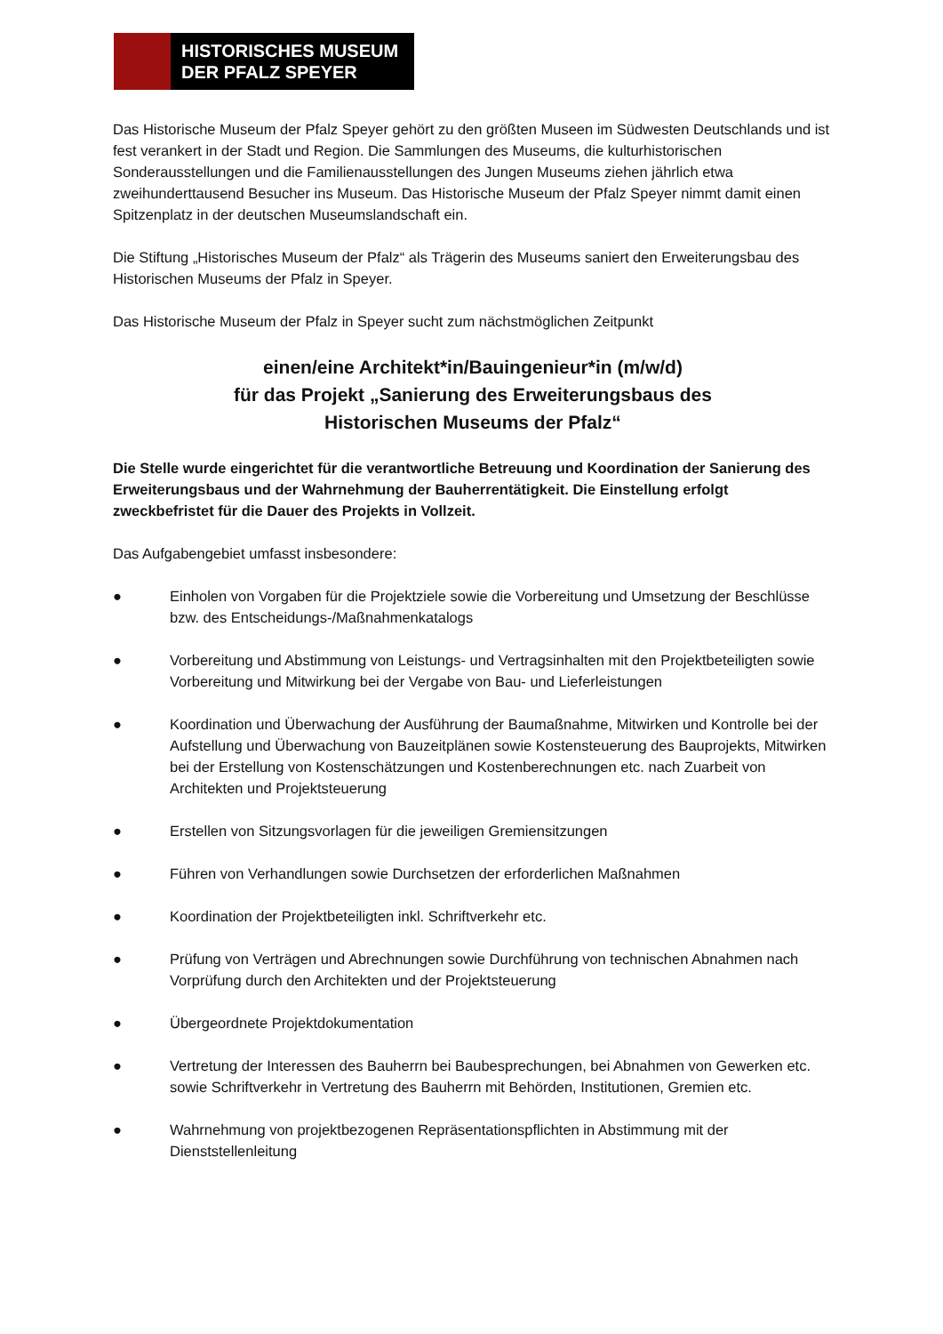HISTORISCHES MUSEUM
DER PFALZ SPEYER
Das Historische Museum der Pfalz Speyer gehört zu den größten Museen im Südwesten Deutschlands und ist fest verankert in der Stadt und Region. Die Sammlungen des Museums, die kulturhistorischen Sonderausstellungen und die Familienausstellungen des Jungen Museums ziehen jährlich etwa zweihunderttausend Besucher ins Museum. Das Historische Museum der Pfalz Speyer nimmt damit einen Spitzenplatz in der deutschen Museumslandschaft ein.
Die Stiftung „Historisches Museum der Pfalz“ als Trägerin des Museums saniert den Erweiterungsbau des Historischen Museums der Pfalz in Speyer.
Das Historische Museum der Pfalz in Speyer sucht zum nächstmöglichen Zeitpunkt
einen/eine Architekt*in/Bauingenieur*in (m/w/d)
für das Projekt „Sanierung des Erweiterungsbaus des
Historischen Museums der Pfalz“
Die Stelle wurde eingerichtet für die verantwortliche Betreuung und Koordination der Sanierung des Erweiterungsbaus und der Wahrnehmung der Bauherrentätigkeit. Die Einstellung erfolgt zweckbefristet für die Dauer des Projekts in Vollzeit.
Das Aufgabengebiet umfasst insbesondere:
● Einholen von Vorgaben für die Projektziele sowie die Vorbereitung und Umsetzung der Beschlüsse bzw. des Entscheidungs-/Maßnahmenkatalogs
● Vorbereitung und Abstimmung von Leistungs- und Vertragsinhalten mit den Projektbeteiligten sowie Vorbereitung und Mitwirkung bei der Vergabe von Bau- und Lieferleistungen
● Koordination und Überwachung der Ausführung der Baumaßnahme, Mitwirken und Kontrolle bei der Aufstellung und Überwachung von Bauzeitplänen sowie Kostensteuerung des Bauprojekts, Mitwirken bei der Erstellung von Kostenschätzungen und Kostenberechnungen etc. nach Zuarbeit von Architekten und Projektsteuerung
● Erstellen von Sitzungsvorlagen für die jeweiligen Gremiensitzungen
● Führen von Verhandlungen sowie Durchsetzen der erforderlichen Maßnahmen
● Koordination der Projektbeteiligten inkl. Schriftverkehr etc.
● Prüfung von Verträgen und Abrechnungen sowie Durchführung von technischen Abnahmen nach Vorprüfung durch den Architekten und der Projektsteuerung
● Übergeordnete Projektdokumentation
● Vertretung der Interessen des Bauherrn bei Baubesprechungen, bei Abnahmen von Gewerken etc. sowie Schriftverkehr in Vertretung des Bauherrn mit Behörden, Institutionen, Gremien etc.
● Wahrnehmung von projektbezogenen Repräsentationspflichten in Abstimmung mit der Dienststellenleitung